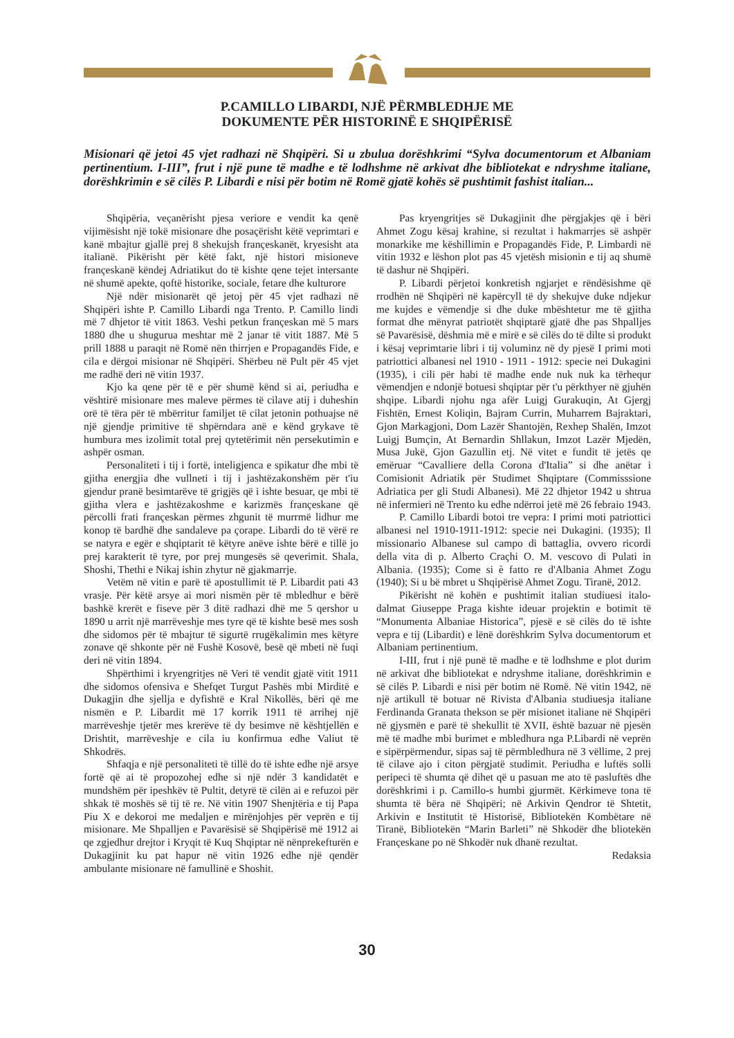P.CAMILLO LIBARDI, NJË PËRMBLEDHJE ME
DOKUMENTE PËR HISTORINË E SHQIPËRISË
Misionari që jetoi 45 vjet radhazi në Shqipëri. Si u zbulua dorëshkrimi “Sylva documentorum et Albaniam pertinentium. I-III”, frut i një pune të madhe e të lodhshme në arkivat dhe bibliotekat e ndryshme italiane, dorëshkrimin e së cilës P. Libardi e nisi për botim në Romë gjatë kohës së pushtimit fashist italian...
Shqipëria, veçanërisht pjesa veriore e vendit ka qenë vijimësisht një tokë misionare dhe posaçërisht këtë veprimtari e kanë mbajtur gjallë prej 8 shekujsh françeskanët, kryesisht ata italianë. Pikërisht për këtë fakt, një histori misioneve françeskanë këndej Adriatikut do të kishte qene tejet intersante në shumë apekte, qoftë historike, sociale, fetare dhe kulturore
Një ndër misionarët që jetoj për 45 vjet radhazi në Shqipëri ishte P. Camillo Libardi nga Trento. P. Camillo lindi më 7 dhjetor të vitit 1863. Veshi petkun françeskan më 5 mars 1880 dhe u shugurua meshtar më 2 janar të vitit 1887. Më 5 prill 1888 u paraqit në Romë nën thirrjen e Propagandës Fide, e cila e dërgoi misionar në Shqipëri. Shërbeu në Pult për 45 vjet me radhë deri në vitin 1937.
Kjo ka qene për të e për shumë kënd si ai, periudha e vështirë misionare mes maleve përmes të cilave atij i duheshin orë të tëra për të mbërritur familjet të cilat jetonin pothuajse në një gjendje primitive të shpërndara anë e kënd grykave të humbura mes izolimit total prej qytetërimit nën persekutimin e ashpër osman.
Personaliteti i tij i fortë, inteligjenca e spikatur dhe mbi të gjitha energjia dhe vullneti i tij i jashtëzakonshëm për t'iu gjendur pranë besimtarëve të grigjës që i ishte besuar, qe mbi të gjitha vlera e jashtëzakoshme e karizmës françeskane që përcolli frati françeskan përmes zhgunit të murrmë lidhur me konop të bardhë dhe sandaleve pa çorape. Libardi do të vërë re se natyra e egër e shqiptarit të këtyre anëve ishte bërë e tillë jo prej karakterit të tyre, por prej mungesës së qeverimit. Shala, Shoshi, Thethi e Nikaj ishin zhytur në gjakmarrje.
Vetëm në vitin e parë të apostullimit të P. Libardit pati 43 vrasje. Për këtë arsye ai mori nismën për të mbledhur e bërë bashkë krerët e fiseve për 3 ditë radhazi dhë me 5 qershor u 1890 u arrit një marrëveshje mes tyre që të kishte besë mes sosh dhe sidomos për të mbajtur të sigurtë rrugëkalimin mes këtyre zonave që shkonte për në Fushë Kosovë, besë që mbeti në fuqi deri në vitin 1894.
Shpërthimi i kryengritjes në Veri të vendit gjatë vitit 1911 dhe sidomos ofensiva e Shefqet Turgut Pashës mbi Mirditë e Dukagjin dhe sjellja e dyfishtë e Kral Nikollës, bëri që me nismën e P. Libardit më 17 korrik 1911 të arrihej një marrëveshje tjetër mes krerëve të dy besimve në kështjellën e Drishtit, marrëveshje e cila iu konfirmua edhe Valiut të Shkodrës.
Shfaqja e një personaliteti të tillë do të ishte edhe një arsye fortë që ai të propozohej edhe si një ndër 3 kandidatët e mundshëm për ipeshkëv të Pultit, detyrë të cilën ai e refuzoi për shkak të moshës së tij të re. Në vitin 1907 Shenjtëria e tij Papa Piu X e dekoroi me medaljen e mirënjohjes për veprën e tij misionare. Me Shpalljen e Pavarësisë së Shqipërisë më 1912 ai qe zgjedhur drejtor i Kryqit të Kuq Shqiptar në nënprekefturën e Dukagjinit ku pat hapur në vitin 1926 edhe një qendër ambulante misionare në famullinë e Shoshit.
Pas kryengritjes së Dukagjinit dhe përgjakjes që i bëri Ahmet Zogu kësaj krahine, si rezultat i hakmarrjes së ashpër monarkike me këshillimin e Propagandës Fide, P. Limbardi në vitin 1932 e lëshon plot pas 45 vjetësh misionin e tij aq shumë të dashur në Shqipëri.
P. Libardi përjetoi konkretish ngjarjet e rëndësishme që rrodhën në Shqipëri në kapërcyll të dy shekujve duke ndjekur me kujdes e vëmendje si dhe duke mbështetur me të gjitha format dhe mënyrat patriotët shqiptarë gjatë dhe pas Shpalljes së Pavarësisë, dëshmia më e mirë e së cilës do të dilte si produkt i kësaj veprimtarie libri i tij voluminz në dy pjesë I primi moti patriottici albanesi nel 1910 - 1911 - 1912: specie nei Dukagini (1935), i cili për habi të madhe ende nuk nuk ka tërhequr vëmendjen e ndonjë botuesi shqiptar për t'u përkthyer në gjuhën shqipe. Libardi njohu nga afër Luigj Gurakuqin, At Gjergj Fishtën, Ernest Koliqin, Bajram Currin, Muharrem Bajraktari, Gjon Markagjoni, Dom Lazër Shantojën, Rexhep Shalën, Imzot Luigj Bumçin, At Bernardin Shllakun, Imzot Lazër Mjedën, Musa Jukë, Gjon Gazullin etj. Në vitet e fundit të jetës qe emëruar “Cavalliere della Corona d'Italia” si dhe anëtar i Comisionit Adriatik për Studimet Shqiptare (Commisssione Adriatica per gli Studi Albanesi). Më 22 dhjetor 1942 u shtrua në infermieri në Trento ku edhe ndërroi jetë më 26 febraio 1943.
P. Camillo Libardi botoi tre vepra: I primi moti patriottici albanesi nel 1910-1911-1912: specie nei Dukagini. (1935); Il missionario Albanese sul campo di battaglia, ovvero ricordi della vita di p. Alberto Craçhi O. M. vescovo di Pulati in Albania. (1935); Come si è fatto re d'Albania Ahmet Zogu (1940); Si u bë mbret u Shqipërisë Ahmet Zogu. Tiranë, 2012.
Pikërisht në kohën e pushtimit italian studiuesi italo-dalmat Giuseppe Praga kishte ideuar projektin e botimit të “Monumenta Albaniae Historica”, pjesë e së cilës do të ishte vepra e tij (Libardit) e lënë dorëshkrim Sylva documentorum et Albaniam pertinentium.
I-III, frut i një punë të madhe e të lodhshme e plot durim në arkivat dhe bibliotekat e ndryshme italiane, dorëshkrimin e së cilës P. Libardi e nisi për botim në Romë. Në vitin 1942, në një artikull të botuar në Rivista d'Albania studiuesja italiane Ferdinanda Granata thekson se për misionet italiane në Shqipëri në gjysmën e parë të shekullit të XVII, është bazuar në pjesën më të madhe mbi burimet e mbledhura nga P.Libardi në veprën e sipërpërmendur, sipas saj të përmbledhura në 3 vëllime, 2 prej të cilave ajo i citon përgjatë studimit. Periudha e luftës solli peripeci të shumta që dihet që u pasuan me ato të pasluftës dhe dorëshkrimi i p. Camillo-s humbi gjurmët. Kërkimeve tona të shumta të bëra në Shqipëri; në Arkivin Qendror të Shtetit, Arkivin e Institutit të Historisë, Bibliotekën Kombëtare në Tiranë, Bibliotekën “Marin Barleti” në Shkodër dhe bliotekën Françeskane po në Shkodër nuk dhanë rezultat.
Redaksia
30